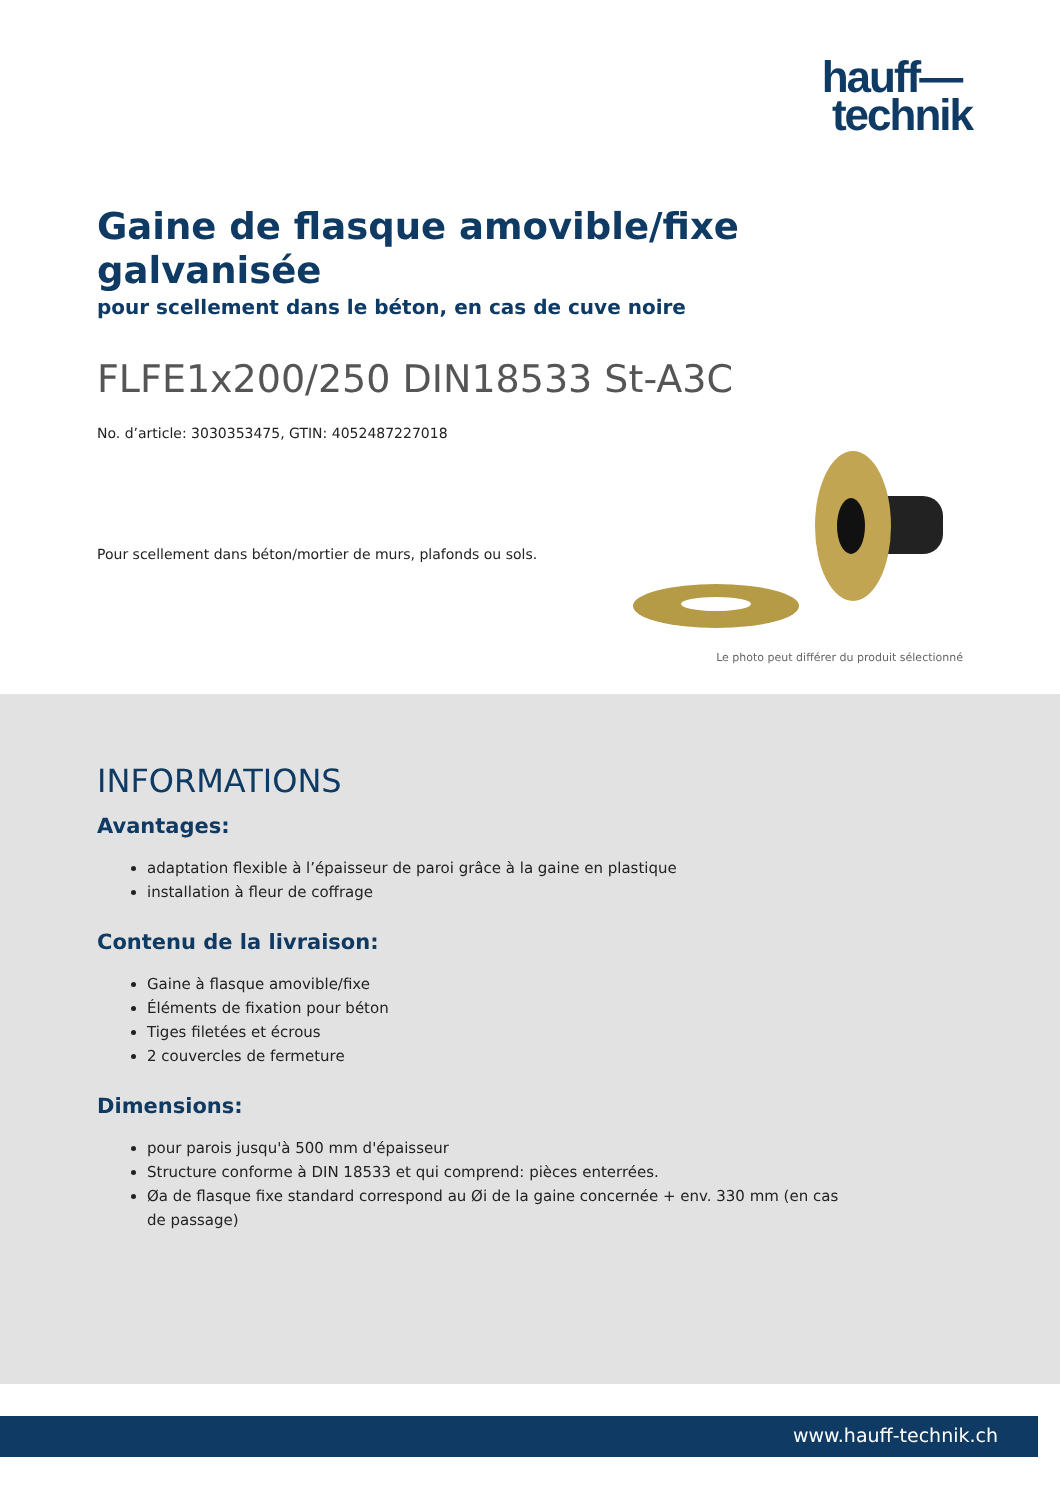hauff—
technik
Gaine de flasque amovible/fixe galvanisée
pour scellement dans le béton, en cas de cuve noire
FLFE1x200/250 DIN18533 St-A3C
No. d’article: 3030353475, GTIN: 4052487227018
Pour scellement dans béton/mortier de murs, plafonds ou sols.
Le photo peut différer du produit sélectionné
INFORMATIONS
Avantages:
adaptation flexible à l’épaisseur de paroi grâce à la gaine en plastique
installation à fleur de coffrage
Contenu de la livraison:
Gaine à flasque amovible/fixe
Éléments de fixation pour béton
Tiges filetées et écrous
2 couvercles de fermeture
Dimensions:
pour parois jusqu'à 500 mm d'épaisseur
Structure conforme à DIN 18533 et qui comprend: pièces enterrées.
Øa de flasque fixe standard correspond au Øi de la gaine concernée + env. 330 mm (en cas de passage)
www.hauff-technik.ch